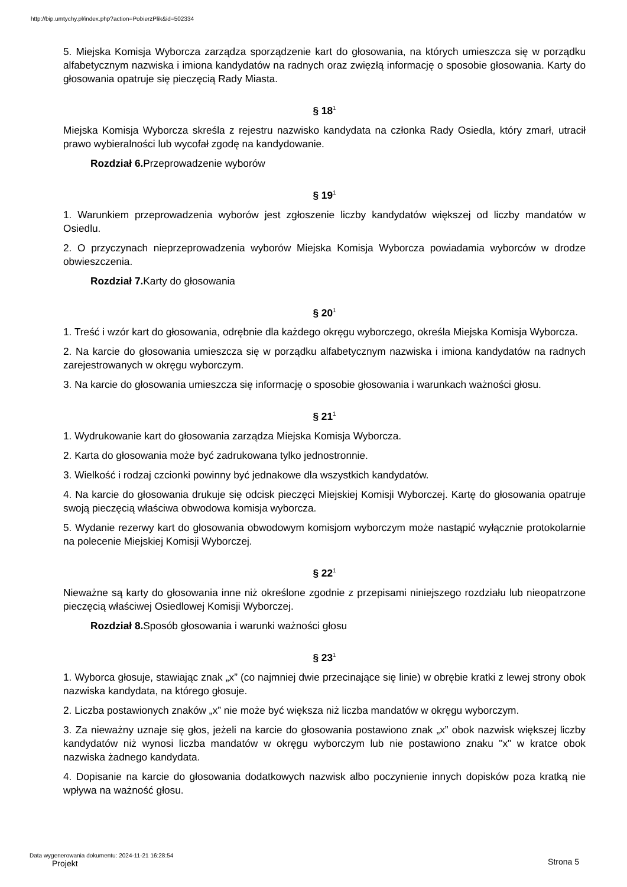http://bip.umtychy.pl/index.php?action=PobierzPlik&id=502334
5. Miejska Komisja Wyborcza zarządza sporządzenie kart do głosowania, na których umieszcza się w porządku alfabetycznym nazwiska i imiona kandydatów na radnych oraz zwięzłą informację o sposobie głosowania. Karty do głosowania opatruje się pieczęcią Rady Miasta.
§ 18<sup>1</sup>
Miejska Komisja Wyborcza skreśla z rejestru nazwisko kandydata na członka Rady Osiedla, który zmarł, utracił prawo wybieralności lub wycofał zgodę na kandydowanie.
Rozdział 6. Przeprowadzenie wyborów
§ 19<sup>1</sup>
1. Warunkiem przeprowadzenia wyborów jest zgłoszenie liczby kandydatów większej od liczby mandatów w Osiedlu.
2. O przyczynach nieprzeprowadzenia wyborów Miejska Komisja Wyborcza powiadamia wyborców w drodze obwieszczenia.
Rozdział 7. Karty do głosowania
§ 20<sup>1</sup>
1. Treść i wzór kart do głosowania, odrębnie dla każdego okręgu wyborczego, określa Miejska Komisja Wyborcza.
2. Na karcie do głosowania umieszcza się w porządku alfabetycznym nazwiska i imiona kandydatów na radnych zarejestrowanych w okręgu wyborczym.
3. Na karcie do głosowania umieszcza się informację o sposobie głosowania i warunkach ważności głosu.
§ 21<sup>1</sup>
1. Wydrukowanie kart do głosowania zarządza Miejska Komisja Wyborcza.
2. Karta do głosowania może być zadrukowana tylko jednostronnie.
3. Wielkość i rodzaj czcionki powinny być jednakowe dla wszystkich kandydatów.
4. Na karcie do głosowania drukuje się odcisk pieczęci Miejskiej Komisji Wyborczej. Kartę do głosowania opatruje swoją pieczęcią właściwa obwodowa komisja wyborcza.
5. Wydanie rezerwy kart do głosowania obwodowym komisjom wyborczym może nastąpić wyłącznie protokolarnie na polecenie Miejskiej Komisji Wyborczej.
§ 22<sup>1</sup>
Nieważne są karty do głosowania inne niż określone zgodnie z przepisami niniejszego rozdziału lub nieopatrzone pieczęcią właściwej Osiedlowej Komisji Wyborczej.
Rozdział 8. Sposób głosowania i warunki ważności głosu
§ 23<sup>1</sup>
1. Wyborca głosuje, stawiając znak „x” (co najmniej dwie przecinające się linie) w obrębie kratki z lewej strony obok nazwiska kandydata, na którego głosuje.
2. Liczba postawionych znaków „x” nie może być większa niż liczba mandatów w okręgu wyborczym.
3. Za nieważny uznaje się głos, jeżeli na karcie do głosowania postawiono znak „x” obok nazwisk większej liczby kandydatów niż wynosi liczba mandatów w okręgu wyborczym lub nie postawiono znaku "x" w kratce obok nazwiska żadnego kandydata.
4. Dopisanie na karcie do głosowania dodatkowych nazwisk albo poczynienie innych dopisków poza kratką nie wpływa na ważność głosu.
Data wygenerowania dokumentu: 2024-11-21 16:28:54
Projekt
Strona 5